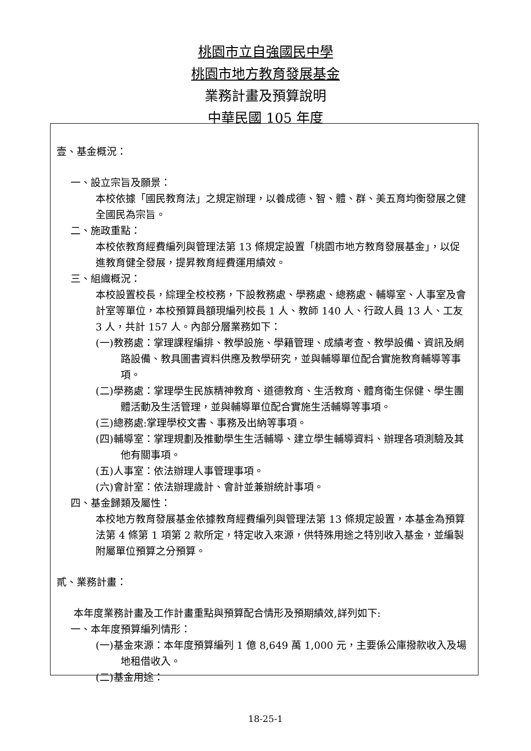桃園市立自強國民中學
桃園市地方教育發展基金
業務計畫及預算說明
中華民國 105 年度
壹、基金概況：
一、設立宗旨及願景：
本校依據「國民教育法」之規定辦理，以養成德、智、體、群、美五育均衡發展之健全國民為宗旨。
二、施政重點：
本校依教育經費編列與管理法第 13 條規定設置「桃園市地方教育發展基金」，以促進教育健全發展，提昇教育經費運用績效。
三、組織概況：
本校設置校長，綜理全校校務，下設教務處、學務處、總務處、輔導室、人事室及會計室等單位，本校預算員額現編列校長 1 人、教師 140 人、行政人員 13 人、工友 3 人，共計 157 人。內部分層業務如下：
(一)教務處：掌理課程編排、教學設施、學籍管理、成績考查、教學設備、資訊及網路設備、教具圖書資料供應及教學研究，並與輔導單位配合實施教育輔導等事項。
(二)學務處：掌理學生民族精神教育、道德教育、生活教育、體育衛生保健、學生團體活動及生活管理，並與輔導單位配合實施生活輔導等事項。
(三)總務處:掌理學校文書、事務及出納等事項。
(四)輔導室：掌理規劃及推動學生生活輔導、建立學生輔導資料、辦理各項測驗及其他有關事項。
(五)人事室：依法辦理人事管理事項。
(六)會計室：依法辦理歲計、會計並兼辦統計事項。
四、基金歸類及屬性：
本校地方教育發展基金依據教育經費編列與管理法第 13 條規定設置，本基金為預算法第 4 條第 1 項第 2 款所定，特定收入來源，供特殊用途之特別收入基金，並編製附屬單位預算之分預算。
貳、業務計畫：
本年度業務計畫及工作計畫重點與預算配合情形及預期績效,詳列如下:
一、本年度預算編列情形：
(一)基金來源：本年度預算編列 1 億 8,649 萬 1,000 元，主要係公庫撥款收入及場地租借收入。
(二)基金用途：
18-25-1